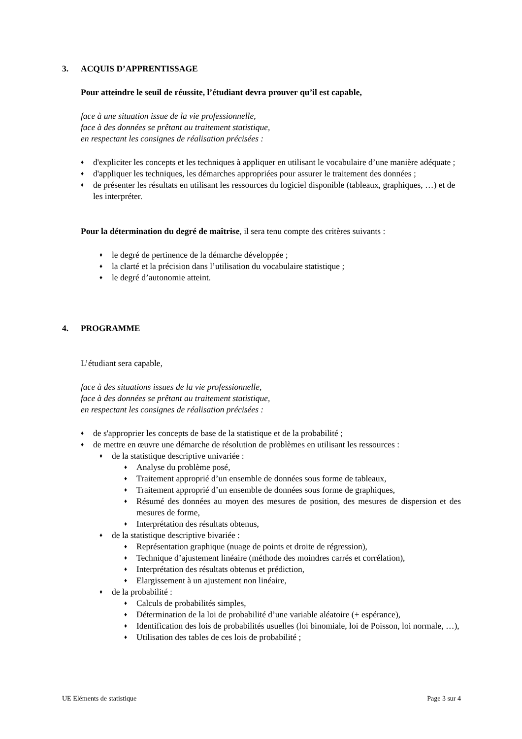3. ACQUIS D’APPRENTISSAGE
Pour atteindre le seuil de réussite, l’étudiant devra prouver qu’il est capable,
face à une situation issue de la vie professionnelle,
face à des données se prêtant au traitement statistique,
en respectant les consignes de réalisation précisées :
♦ d'expliciter les concepts et les techniques à appliquer en utilisant le vocabulaire d’une manière adéquate ;
♦ d'appliquer les techniques, les démarches appropriées pour assurer le traitement des données ;
♦ de présenter les résultats en utilisant les ressources du logiciel disponible (tableaux, graphiques, …) et de les interpréter.
Pour la détermination du degré de maîtrise, il sera tenu compte des critères suivants :
♦ le degré de pertinence de la démarche développée ;
♦ la clarté et la précision dans l’utilisation du vocabulaire statistique ;
♦ le degré d’autonomie atteint.
4. PROGRAMME
L’étudiant sera capable,
face à des situations issues de la vie professionnelle,
face à des données se prêtant au traitement statistique,
en respectant les consignes de réalisation précisées :
♦ de s'approprier les concepts de base de la statistique et de la probabilité ;
♦ de mettre en œuvre une démarche de résolution de problèmes en utilisant les ressources :
♦ de la statistique descriptive univariée :
♦ Analyse du problème posé,
♦ Traitement approprié d’un ensemble de données sous forme de tableaux,
♦ Traitement approprié d’un ensemble de données sous forme de graphiques,
♦ Résumé des données au moyen des mesures de position, des mesures de dispersion et des mesures de forme,
♦ Interprétation des résultats obtenus,
♦ de la statistique descriptive bivariée :
♦ Représentation graphique (nuage de points et droite de régression),
♦ Technique d’ajustement linéaire (méthode des moindres carrés et corrélation),
♦ Interprétation des résultats obtenus et prédiction,
♦ Elargissement à un ajustement non linéaire,
♦ de la probabilité :
♦ Calculs de probabilités simples,
♦ Détermination de la loi de probabilité d’une variable aléatoire (+ espérance),
♦ Identification des lois de probabilités usuelles (loi binomiale, loi de Poisson, loi normale, …),
♦ Utilisation des tables de ces lois de probabilité ;
UE Eléments de statistique Page 3 sur 4